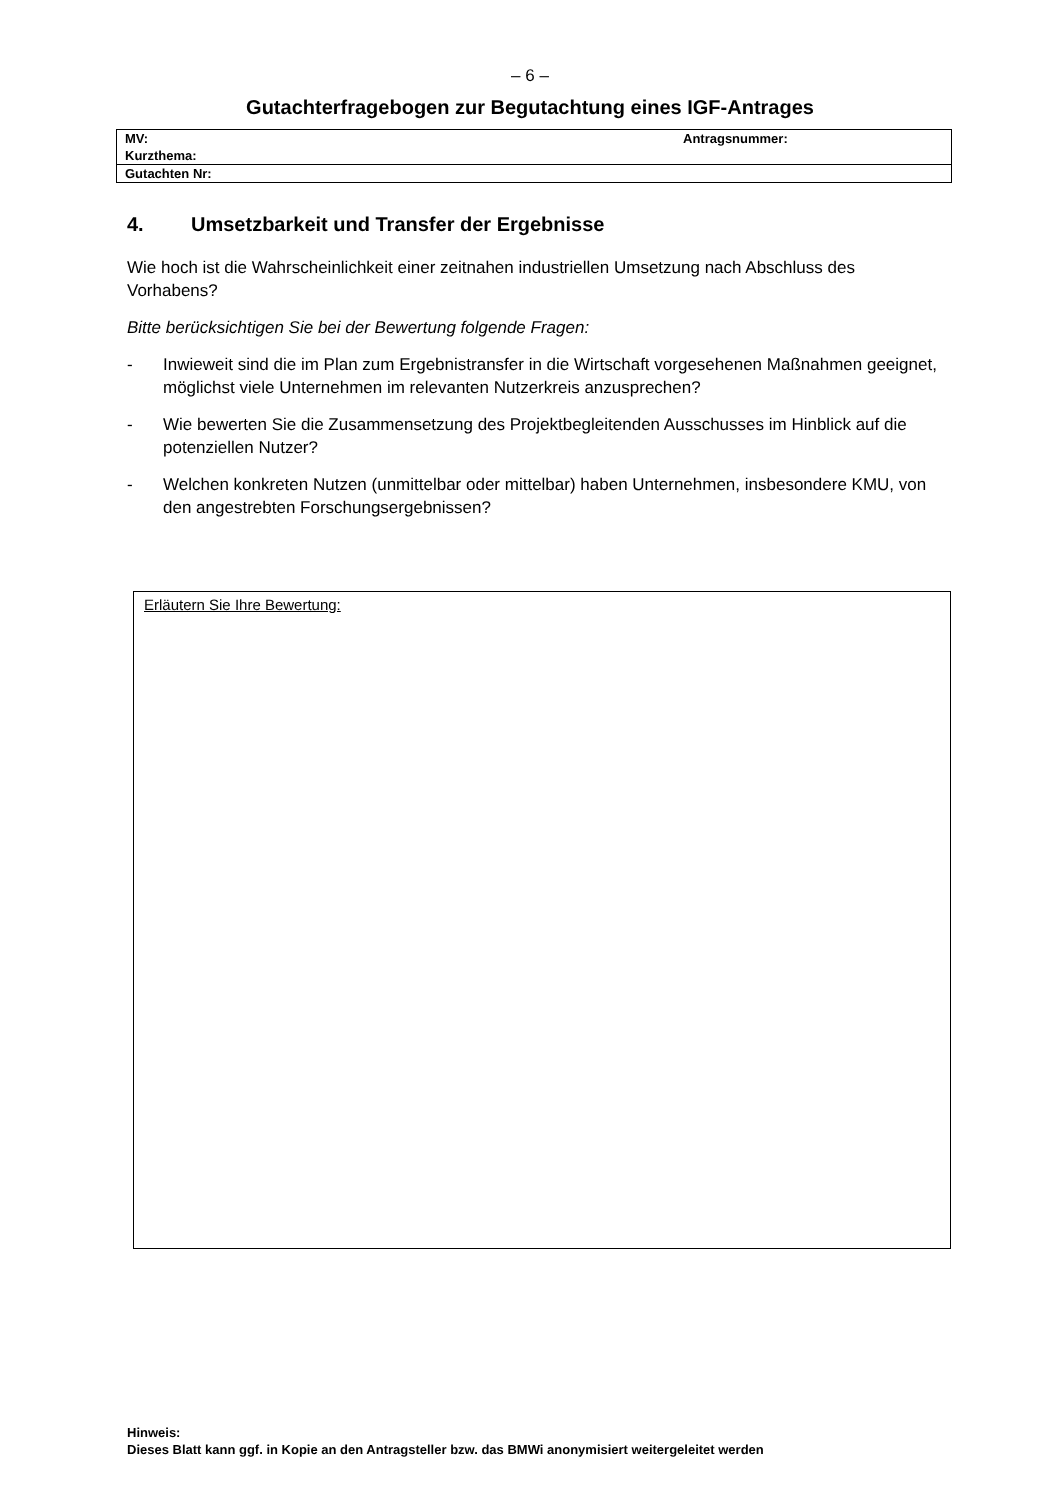– 6 –
Gutachterfragebogen zur Begutachtung eines IGF-Antrages
| MV: | Antragsnummer: |
| Kurzthema: | |
| Gutachten Nr: | |
4. Umsetzbarkeit und Transfer der Ergebnisse
Wie hoch ist die Wahrscheinlichkeit einer zeitnahen industriellen Umsetzung nach Abschluss des Vorhabens?
Bitte berücksichtigen Sie bei der Bewertung folgende Fragen:
- Inwieweit sind die im Plan zum Ergebnistransfer in die Wirtschaft vorgesehenen Maßnahmen geeignet, möglichst viele Unternehmen im relevanten Nutzerkreis anzusprechen?
- Wie bewerten Sie die Zusammensetzung des Projektbegleitenden Ausschusses im Hinblick auf die potenziellen Nutzer?
- Welchen konkreten Nutzen (unmittelbar oder mittelbar) haben Unternehmen, insbesondere KMU, von den angestrebten Forschungsergebnissen?
Erläutern Sie Ihre Bewertung:
Hinweis:
Dieses Blatt kann ggf. in Kopie an den Antragsteller bzw. das BMWi anonymisiert weitergeleitet werden